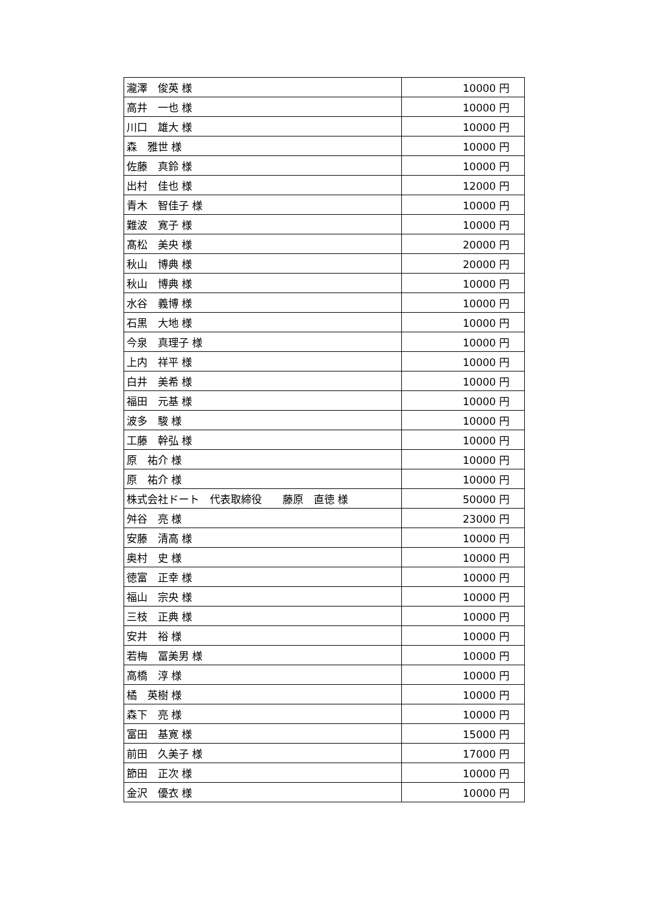| 瀧澤 俊英 様 | 10000 円 |
| 高井 一也 様 | 10000 円 |
| 川口 雄大 様 | 10000 円 |
| 森 雅世 様 | 10000 円 |
| 佐藤 真鈴 様 | 10000 円 |
| 出村 佳也 様 | 12000 円 |
| 青木 智佳子 様 | 10000 円 |
| 難波 寛子 様 | 10000 円 |
| 髙松 美央 様 | 20000 円 |
| 秋山 博典 様 | 20000 円 |
| 秋山 博典 様 | 10000 円 |
| 水谷 義博 様 | 10000 円 |
| 石黒 大地 様 | 10000 円 |
| 今泉 真理子 様 | 10000 円 |
| 上内 祥平 様 | 10000 円 |
| 白井 美希 様 | 10000 円 |
| 福田 元基 様 | 10000 円 |
| 波多 駿 様 | 10000 円 |
| 工藤 幹弘 様 | 10000 円 |
| 原 祐介 様 | 10000 円 |
| 原 祐介 様 | 10000 円 |
| 株式会社ドート 代表取締役 藤原 直徳 様 | 50000 円 |
| 舛谷 亮 様 | 23000 円 |
| 安藤 清高 様 | 10000 円 |
| 奥村 史 様 | 10000 円 |
| 徳富 正幸 様 | 10000 円 |
| 福山 宗央 様 | 10000 円 |
| 三枝 正典 様 | 10000 円 |
| 安井 裕 様 | 10000 円 |
| 若梅 冨美男 様 | 10000 円 |
| 高橋 淳 様 | 10000 円 |
| 橘 英樹 様 | 10000 円 |
| 森下 亮 様 | 10000 円 |
| 富田 基寛 様 | 15000 円 |
| 前田 久美子 様 | 17000 円 |
| 節田 正次 様 | 10000 円 |
| 金沢 優衣 様 | 10000 円 |